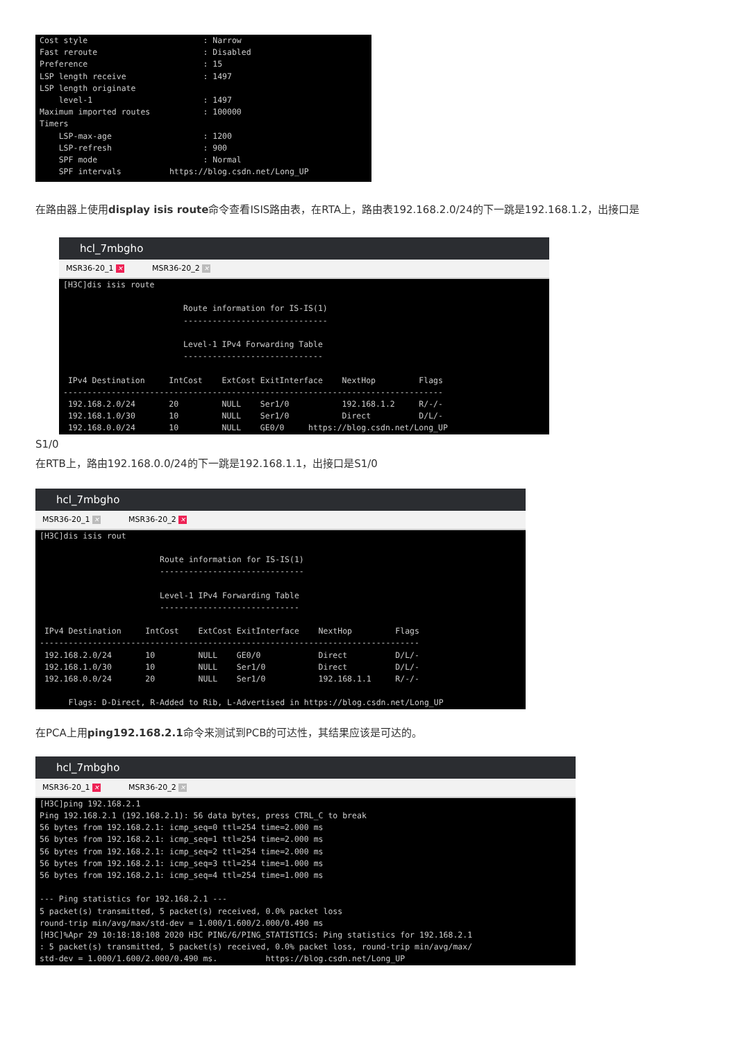Cost style                        : Narrow
Fast reroute                      : Disabled
Preference                        : 15
LSP length receive                : 1497
LSP length originate
    level-1                       : 1497
Maximum imported routes           : 100000
Timers
    LSP-max-age                   : 1200
    LSP-refresh                   : 900
    SPF mode                      : Normal
    SPF intervals          https://blog.csdn.net/Long_UP
在路由器上使用display isis route命令查看ISIS路由表，在RTA上，路由表192.168.2.0/24的下一跳是192.168.1.2，出接口是
hcl_7mbgho
MSR36-20_1 ✕ MSR36-20_2 ✕
[H3C]dis isis route

                         Route information for IS-IS(1)
                         ------------------------------

                         Level-1 IPv4 Forwarding Table
                         -----------------------------

 IPv4 Destination     IntCost    ExtCost ExitInterface    NextHop         Flags
-------------------------------------------------------------------------------
 192.168.2.0/24       20         NULL    Ser1/0           192.168.1.2     R/-/-
 192.168.1.0/30       10         NULL    Ser1/0           Direct          D/L/-
 192.168.0.0/24       10         NULL    GE0/0     https://blog.csdn.net/Long_UP
S1/0
在RTB上，路由192.168.0.0/24的下一跳是192.168.1.1，出接口是S1/0
hcl_7mbgho
MSR36-20_1 ✕ MSR36-20_2 ✕
[H3C]dis isis rout

                         Route information for IS-IS(1)
                         ------------------------------

                         Level-1 IPv4 Forwarding Table
                         -----------------------------

 IPv4 Destination     IntCost    ExtCost ExitInterface    NextHop         Flags
-------------------------------------------------------------------------------
 192.168.2.0/24       10         NULL    GE0/0            Direct          D/L/-
 192.168.1.0/30       10         NULL    Ser1/0           Direct          D/L/-
 192.168.0.0/24       20         NULL    Ser1/0           192.168.1.1     R/-/-

      Flags: D-Direct, R-Added to Rib, L-Advertised in https://blog.csdn.net/Long_UP
在PCA上用ping192.168.2.1命令来测试到PCB的可达性，其结果应该是可达的。
hcl_7mbgho
MSR36-20_1 ✕ MSR36-20_2 ✕
[H3C]ping 192.168.2.1
Ping 192.168.2.1 (192.168.2.1): 56 data bytes, press CTRL_C to break
56 bytes from 192.168.2.1: icmp_seq=0 ttl=254 time=2.000 ms
56 bytes from 192.168.2.1: icmp_seq=1 ttl=254 time=2.000 ms
56 bytes from 192.168.2.1: icmp_seq=2 ttl=254 time=2.000 ms
56 bytes from 192.168.2.1: icmp_seq=3 ttl=254 time=1.000 ms
56 bytes from 192.168.2.1: icmp_seq=4 ttl=254 time=1.000 ms

--- Ping statistics for 192.168.2.1 ---
5 packet(s) transmitted, 5 packet(s) received, 0.0% packet loss
round-trip min/avg/max/std-dev = 1.000/1.600/2.000/0.490 ms
[H3C]%Apr 29 10:18:18:108 2020 H3C PING/6/PING_STATISTICS: Ping statistics for 192.168.2.1
: 5 packet(s) transmitted, 5 packet(s) received, 0.0% packet loss, round-trip min/avg/max/
std-dev = 1.000/1.600/2.000/0.490 ms.          https://blog.csdn.net/Long_UP